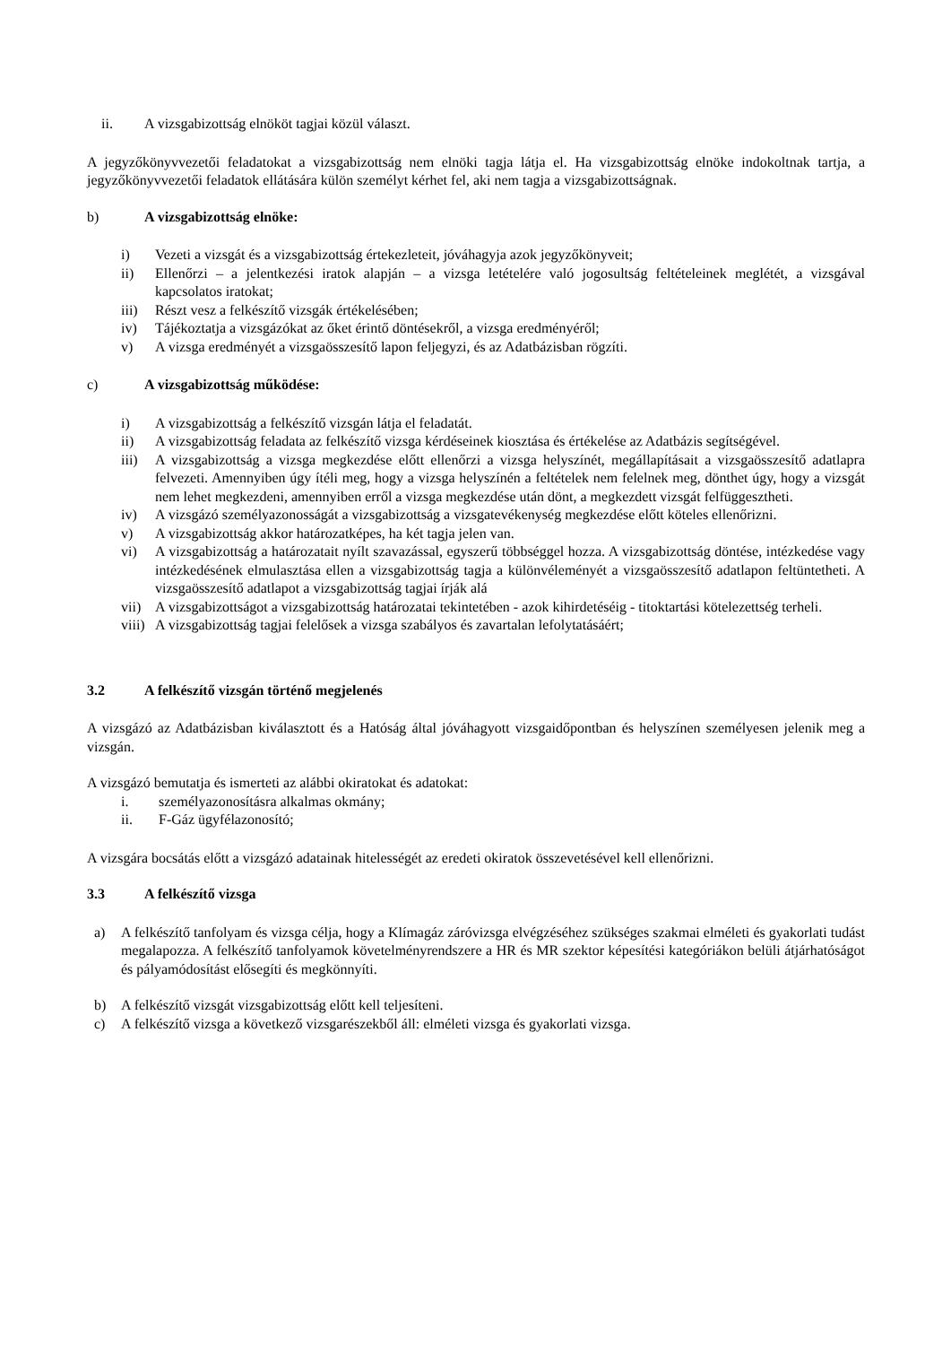ii. A vizsgabizottság elnököt tagjai közül választ.
A jegyzőkönyvvezetői feladatokat a vizsgabizottság nem elnöki tagja látja el. Ha vizsgabizottság elnöke indokoltnak tartja, a jegyzőkönyvvezetői feladatok ellátására külön személyt kérhet fel, aki nem tagja a vizsgabizottságnak.
b) A vizsgabizottság elnöke:
i) Vezeti a vizsgát és a vizsgabizottság értekezleteit, jóváhagyja azok jegyzőkönyveit;
ii) Ellenőrzi – a jelentkezési iratok alapján – a vizsga letételére való jogosultság feltételeinek meglétét, a vizsgával kapcsolatos iratokat;
iii) Részt vesz a felkészítő vizsgák értékelésében;
iv) Tájékoztatja a vizsgázókat az őket érintő döntésekről, a vizsga eredményéről;
v) A vizsga eredményét a vizsgaösszesítő lapon feljegyzi, és az Adatbázisban rögzíti.
c) A vizsgabizottság működése:
i) A vizsgabizottság a felkészítő vizsgán látja el feladatát.
ii) A vizsgabizottság feladata az felkészítő vizsga kérdéseinek kiosztása és értékelése az Adatbázis segítségével.
iii) A vizsgabizottság a vizsga megkezdése előtt ellenőrzi a vizsga helyszínét, megállapításait a vizsgaösszesítő adatlapra felvezeti. Amennyiben úgy ítéli meg, hogy a vizsga helyszínén a feltételek nem felelnek meg, dönthet úgy, hogy a vizsgát nem lehet megkezdeni, amennyiben erről a vizsga megkezdése után dönt, a megkezdett vizsgát felfüggesztheti.
iv) A vizsgázó személyazonosságát a vizsgabizottság a vizsgatevékenység megkezdése előtt köteles ellenőrizni.
v) A vizsgabizottság akkor határozatképes, ha két tagja jelen van.
vi) A vizsgabizottság a határozatait nyílt szavazással, egyszerű többséggel hozza. A vizsgabizottság döntése, intézkedése vagy intézkedésének elmulasztása ellen a vizsgabizottság tagja a különvéleményét a vizsgaösszesítő adatlapon feltüntetheti. A vizsgaösszesítő adatlapot a vizsgabizottság tagjai írják alá
vii) A vizsgabizottságot a vizsgabizottság határozatai tekintetében - azok kihirdetéséig - titoktartási kötelezettség terheli.
viii) A vizsgabizottság tagjai felelősek a vizsga szabályos és zavartalan lefolytatásáért;
3.2 A felkészítő vizsgán történő megjelenés
A vizsgázó az Adatbázisban kiválasztott és a Hatóság által jóváhagyott vizsgaidőpontban és helyszínen személyesen jelenik meg a vizsgán.
A vizsgázó bemutatja és ismerteti az alábbi okiratokat és adatokat:
i. személyazonosításra alkalmas okmány;
ii. F-Gáz ügyfélazonosító;
A vizsgára bocsátás előtt a vizsgázó adatainak hitelességét az eredeti okiratok összevetésével kell ellenőrizni.
3.3 A felkészítő vizsga
a) A felkészítő tanfolyam és vizsga célja, hogy a Klímagáz záróvizsga elvégzéséhez szükséges szakmai elméleti és gyakorlati tudást megalapozza. A felkészítő tanfolyamok követelményrendszere a HR és MR szektor képesítési kategóriákon belüli átjárhatóságot és pályamódosítást elősegíti és megkönnyíti.
b) A felkészítő vizsgát vizsgabizottság előtt kell teljesíteni.
c) A felkészítő vizsga a következő vizsgarészekből áll: elméleti vizsga és gyakorlati vizsga.